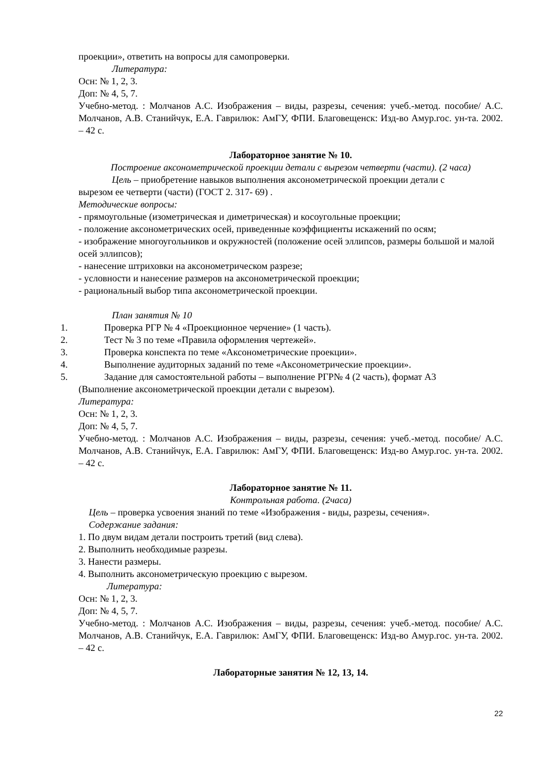проекции», ответить на вопросы для самопроверки.
Литература:
Осн: № 1, 2, 3.
Доп: № 4, 5, 7.
Учебно-метод. : Молчанов А.С. Изображения – виды, разрезы, сечения: учеб.-метод. пособие/ А.С. Молчанов, А.В. Станийчук, Е.А. Гаврилюк: АмГУ, ФПИ. Благовещенск: Изд-во Амур.гос. ун-та. 2002. – 42 с.
Лабораторное занятие № 10.
Построение аксонометрической проекции детали с вырезом четверти (части). (2 часа)
Цель – приобретение навыков выполнения аксонометрической проекции детали с
вырезом ее четверти (части) (ГОСТ 2. 317- 69) .
Методические вопросы:
- прямоугольные (изометрическая и диметрическая) и косоугольные проекции;
- положение аксонометрических осей, приведенные коэффициенты искажений по осям;
- изображение многоугольников и окружностей (положение осей эллипсов, размеры большой и малой осей эллипсов);
- нанесение штриховки на аксонометрическом разрезе;
- условности и нанесение размеров на аксонометрической проекции;
- рациональный выбор типа аксонометрической проекции.
План занятия № 10
1. Проверка РГР № 4 «Проекционное черчение» (1 часть).
2. Тест № 3 по теме «Правила оформления чертежей».
3. Проверка конспекта по теме «Аксонометрические проекции».
4. Выполнение аудиторных заданий по теме «Аксонометрические проекции».
5. Задание для самостоятельной работы – выполнение РГР№ 4 (2 часть), формат А3
(Выполнение аксонометрической проекции детали с вырезом).
Литература:
Осн: № 1, 2, 3.
Доп: № 4, 5, 7.
Учебно-метод. : Молчанов А.С. Изображения – виды, разрезы, сечения: учеб.-метод. пособие/ А.С. Молчанов, А.В. Станийчук, Е.А. Гаврилюк: АмГУ, ФПИ. Благовещенск: Изд-во Амур.гос. ун-та. 2002. – 42 с.
Лабораторное занятие № 11.
Контрольная работа. (2часа)
Цель – проверка усвоения знаний по теме «Изображения - виды, разрезы, сечения».
Содержание задания:
1. По двум видам детали построить третий (вид слева).
2. Выполнить необходимые разрезы.
3. Нанести размеры.
4. Выполнить аксонометрическую проекцию с вырезом.
Литература:
Осн: № 1, 2, 3.
Доп: № 4, 5, 7.
Учебно-метод. : Молчанов А.С. Изображения – виды, разрезы, сечения: учеб.-метод. пособие/ А.С. Молчанов, А.В. Станийчук, Е.А. Гаврилюк: АмГУ, ФПИ. Благовещенск: Изд-во Амур.гос. ун-та. 2002. – 42 с.
Лабораторные занятия № 12, 13, 14.
22